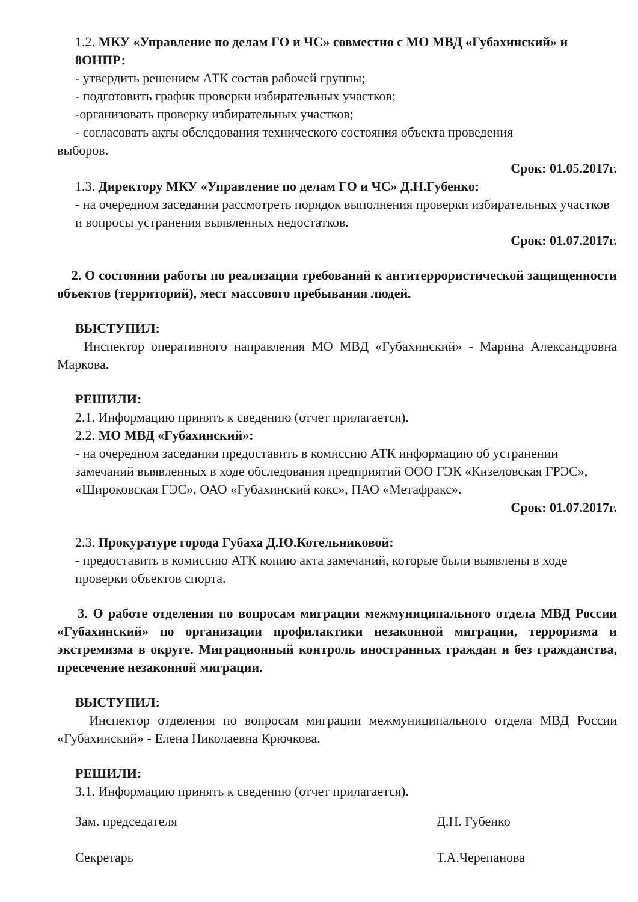1.2. МКУ «Управление по делам ГО и ЧС» совместно с МО МВД «Губахинский» и 8ОНПР:
- утвердить решением АТК состав рабочей группы;
- подготовить график проверки избирательных участков;
-организовать проверку избирательных участков;
- согласовать акты обследования технического состояния объекта проведения
выборов.
Срок: 01.05.2017г.
1.3. Директору МКУ «Управление по делам ГО и ЧС» Д.Н.Губенко:
- на очередном заседании рассмотреть порядок выполнения проверки избирательных участков и вопросы устранения выявленных недостатков.
Срок: 01.07.2017г.
2. О состоянии работы по реализации требований к антитеррористической защищенности объектов (территорий), мест массового пребывания людей.
ВЫСТУПИЛ:
Инспектор оперативного направления МО МВД «Губахинский» - Марина Александровна Маркова.
РЕШИЛИ:
2.1. Информацию принять к сведению (отчет прилагается).
2.2. МО МВД «Губахинский»:
- на очередном заседании предоставить в комиссию АТК информацию об устранении замечаний выявленных в ходе обследования предприятий ООО ГЭК «Кизеловская ГРЭС», «Широковская ГЭС», ОАО «Губахинский кокс», ПАО «Метафракс».
Срок: 01.07.2017г.
2.3. Прокуратуре города Губаха Д.Ю.Котельниковой:
- предоставить в комиссию АТК копию акта замечаний, которые были выявлены в ходе проверки объектов спорта.
3. О работе отделения по вопросам миграции межмуниципального отдела МВД России «Губахинский» по организации профилактики незаконной миграции, терроризма и экстремизма в округе. Миграционный контроль иностранных граждан и без гражданства, пресечение незаконной миграции.
ВЫСТУПИЛ:
Инспектор отделения по вопросам миграции межмуниципального отдела МВД России «Губахинский» - Елена Николаевна Крючкова.
РЕШИЛИ:
3.1. Информацию принять к сведению (отчет прилагается).
Зам. председателя
Секретарь
Д.Н. Губенко
Т.А.Черепанова